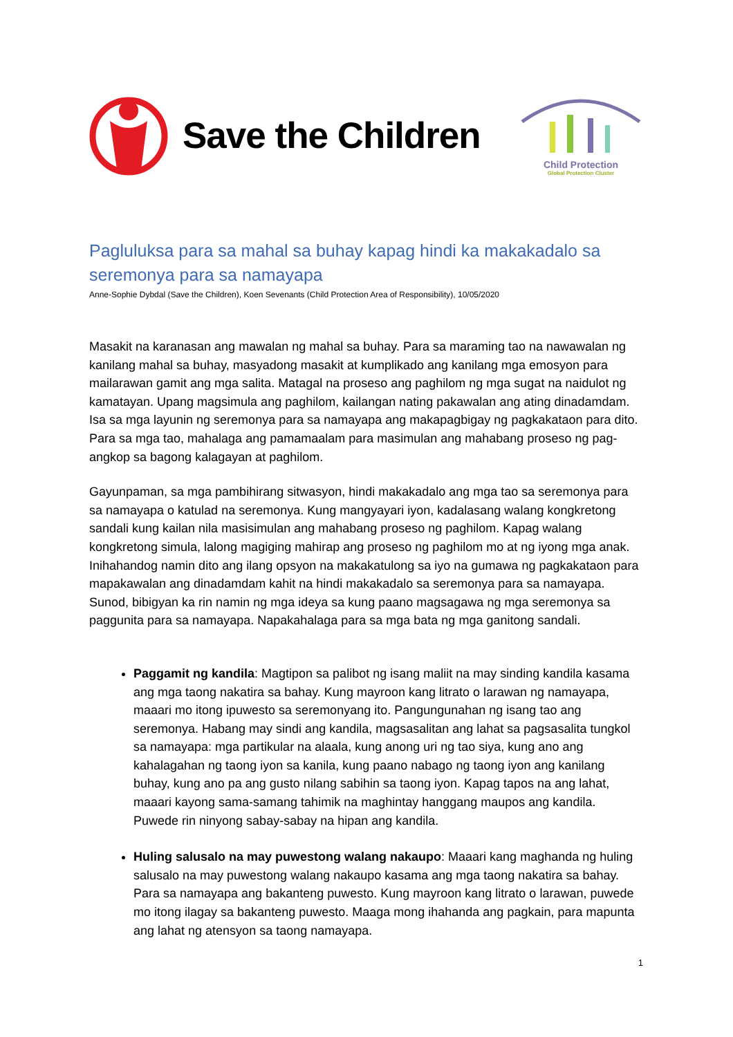Save the Children
Child Protection
Global Protection Cluster
Pagluluksa para sa mahal sa buhay kapag hindi ka makakadalo sa seremonya para sa namayapa
Anne-Sophie Dybdal (Save the Children), Koen Sevenants (Child Protection Area of Responsibility), 10/05/2020
Masakit na karanasan ang mawalan ng mahal sa buhay. Para sa maraming tao na nawawalan ng kanilang mahal sa buhay, masyadong masakit at kumplikado ang kanilang mga emosyon para mailarawan gamit ang mga salita. Matagal na proseso ang paghilom ng mga sugat na naidulot ng kamatayan. Upang magsimula ang paghilom, kailangan nating pakawalan ang ating dinadamdam. Isa sa mga layunin ng seremonya para sa namayapa ang makapagbigay ng pagkakataon para dito.
Para sa mga tao, mahalaga ang pamamaalam para masimulan ang mahabang proseso ng pag-angkop sa bagong kalagayan at paghilom.
Gayunpaman, sa mga pambihirang sitwasyon, hindi makakadalo ang mga tao sa seremonya para sa namayapa o katulad na seremonya. Kung mangyayari iyon, kadalasang walang kongkretong sandali kung kailan nila masisimulan ang mahabang proseso ng paghilom. Kapag walang kongkretong simula, lalong magiging mahirap ang proseso ng paghilom mo at ng iyong mga anak. Inihahandog namin dito ang ilang opsyon na makakatulong sa iyo na gumawa ng pagkakataon para mapakawalan ang dinadamdam kahit na hindi makakadalo sa seremonya para sa namayapa. Sunod, bibigyan ka rin namin ng mga ideya sa kung paano magsagawa ng mga seremonya sa paggunita para sa namayapa. Napakahalaga para sa mga bata ng mga ganitong sandali.
Paggamit ng kandila: Magtipon sa palibot ng isang maliit na may sinding kandila kasama ang mga taong nakatira sa bahay. Kung mayroon kang litrato o larawan ng namayapa, maaari mo itong ipuwesto sa seremonyang ito. Pangungunahan ng isang tao ang seremonya. Habang may sindi ang kandila, magsasalitan ang lahat sa pagsasalita tungkol sa namayapa: mga partikular na alaala, kung anong uri ng tao siya, kung ano ang kahalagahan ng taong iyon sa kanila, kung paano nabago ng taong iyon ang kanilang buhay, kung ano pa ang gusto nilang sabihin sa taong iyon. Kapag tapos na ang lahat, maaari kayong sama-samang tahimik na maghintay hanggang maupos ang kandila. Puwede rin ninyong sabay-sabay na hipan ang kandila.
Huling salusalo na may puwestong walang nakaupo: Maaari kang maghanda ng huling salusalo na may puwestong walang nakaupo kasama ang mga taong nakatira sa bahay. Para sa namayapa ang bakanteng puwesto. Kung mayroon kang litrato o larawan, puwede mo itong ilagay sa bakanteng puwesto. Maaga mong ihahanda ang pagkain, para mapunta ang lahat ng atensyon sa taong namayapa.
1